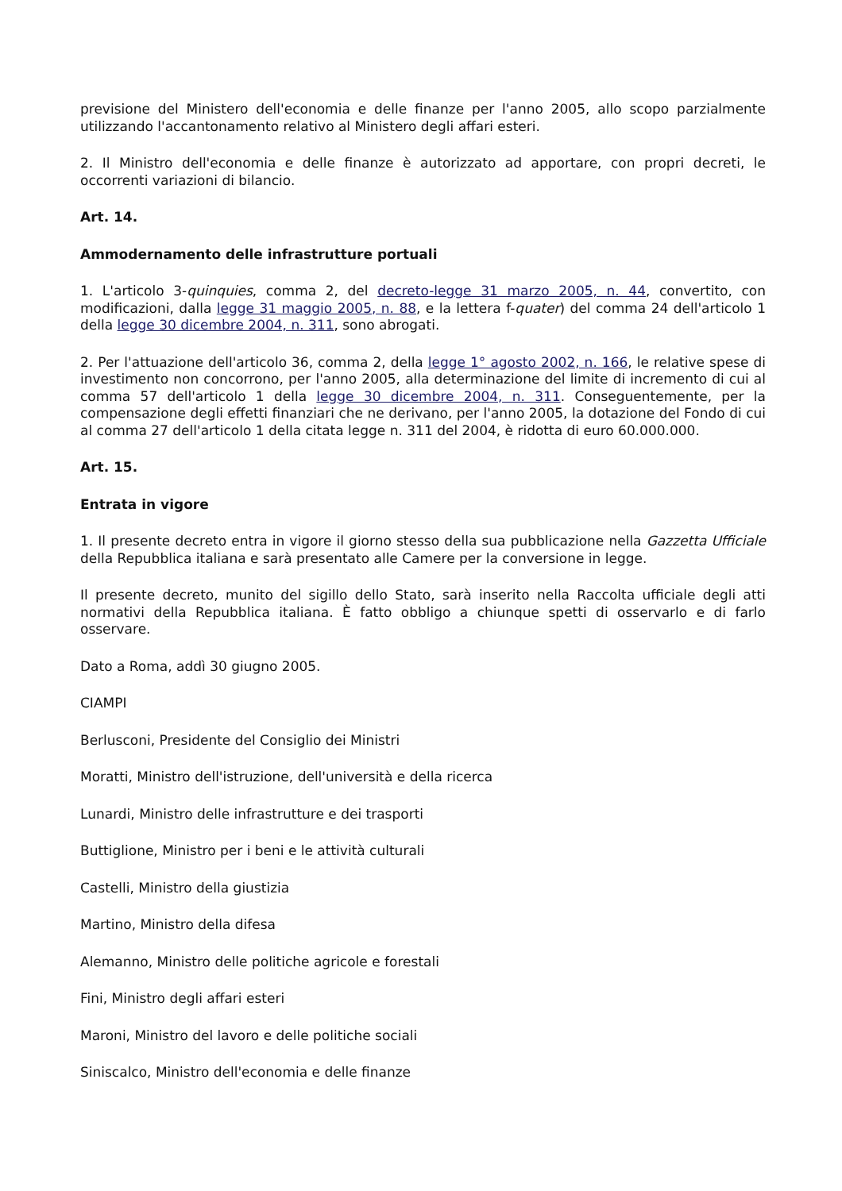previsione del Ministero dell'economia e delle finanze per l'anno 2005, allo scopo parzialmente utilizzando l'accantonamento relativo al Ministero degli affari esteri.
2. Il Ministro dell'economia e delle finanze è autorizzato ad apportare, con propri decreti, le occorrenti variazioni di bilancio.
Art. 14.
Ammodernamento delle infrastrutture portuali
1. L'articolo 3-quinquies, comma 2, del decreto-legge 31 marzo 2005, n. 44, convertito, con modificazioni, dalla legge 31 maggio 2005, n. 88, e la lettera f-quater) del comma 24 dell'articolo 1 della legge 30 dicembre 2004, n. 311, sono abrogati.
2. Per l'attuazione dell'articolo 36, comma 2, della legge 1° agosto 2002, n. 166, le relative spese di investimento non concorrono, per l'anno 2005, alla determinazione del limite di incremento di cui al comma 57 dell'articolo 1 della legge 30 dicembre 2004, n. 311. Conseguentemente, per la compensazione degli effetti finanziari che ne derivano, per l'anno 2005, la dotazione del Fondo di cui al comma 27 dell'articolo 1 della citata legge n. 311 del 2004, è ridotta di euro 60.000.000.
Art. 15.
Entrata in vigore
1. Il presente decreto entra in vigore il giorno stesso della sua pubblicazione nella Gazzetta Ufficiale della Repubblica italiana e sarà presentato alle Camere per la conversione in legge.
Il presente decreto, munito del sigillo dello Stato, sarà inserito nella Raccolta ufficiale degli atti normativi della Repubblica italiana. È fatto obbligo a chiunque spetti di osservarlo e di farlo osservare.
Dato a Roma, addì 30 giugno 2005.
CIAMPI
Berlusconi, Presidente del Consiglio dei Ministri
Moratti, Ministro dell'istruzione, dell'università e della ricerca
Lunardi, Ministro delle infrastrutture e dei trasporti
Buttiglione, Ministro per i beni e le attività culturali
Castelli, Ministro della giustizia
Martino, Ministro della difesa
Alemanno, Ministro delle politiche agricole e forestali
Fini, Ministro degli affari esteri
Maroni, Ministro del lavoro e delle politiche sociali
Siniscalco, Ministro dell'economia e delle finanze